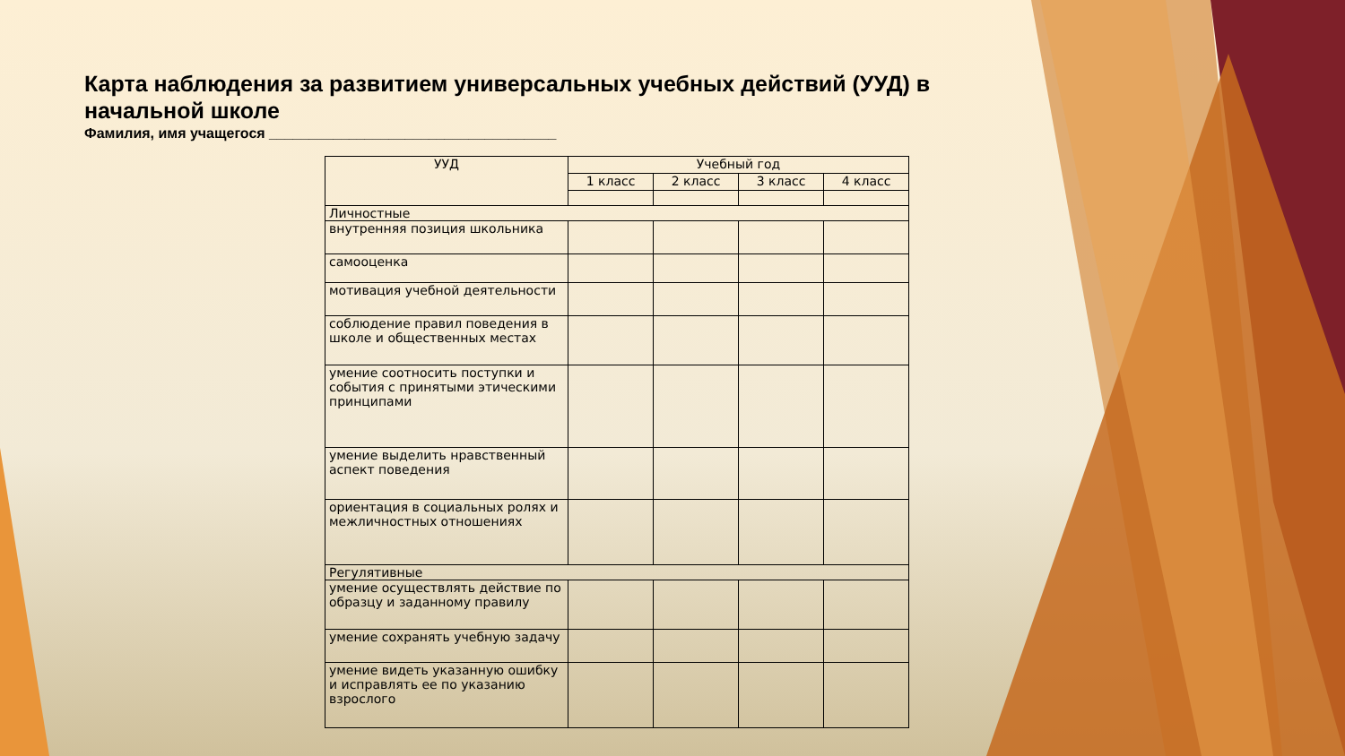Карта наблюдения за развитием универсальных учебных действий (УУД) в начальной школе
Фамилия, имя учащегося ____________________________________
| УУД | Учебный год | | | |
| --- | --- | --- | --- | --- |
| | 1 класс | 2 класс | 3 класс | 4 класс |
| Личностные | | | | |
| внутренняя позиция школьника | | | | |
| самооценка | | | | |
| мотивация учебной деятельности | | | | |
| соблюдение правил поведения в школе и общественных местах | | | | |
| умение соотносить поступки и события с принятыми этическими принципами | | | | |
| умение выделить нравственный аспект поведения | | | | |
| ориентация в социальных ролях и межличностных отношениях | | | | |
| Регулятивные | | | | |
| умение осуществлять действие по образцу и заданному правилу | | | | |
| умение сохранять учебную задачу | | | | |
| умение видеть указанную ошибку и исправлять ее по указанию взрослого | | | | |